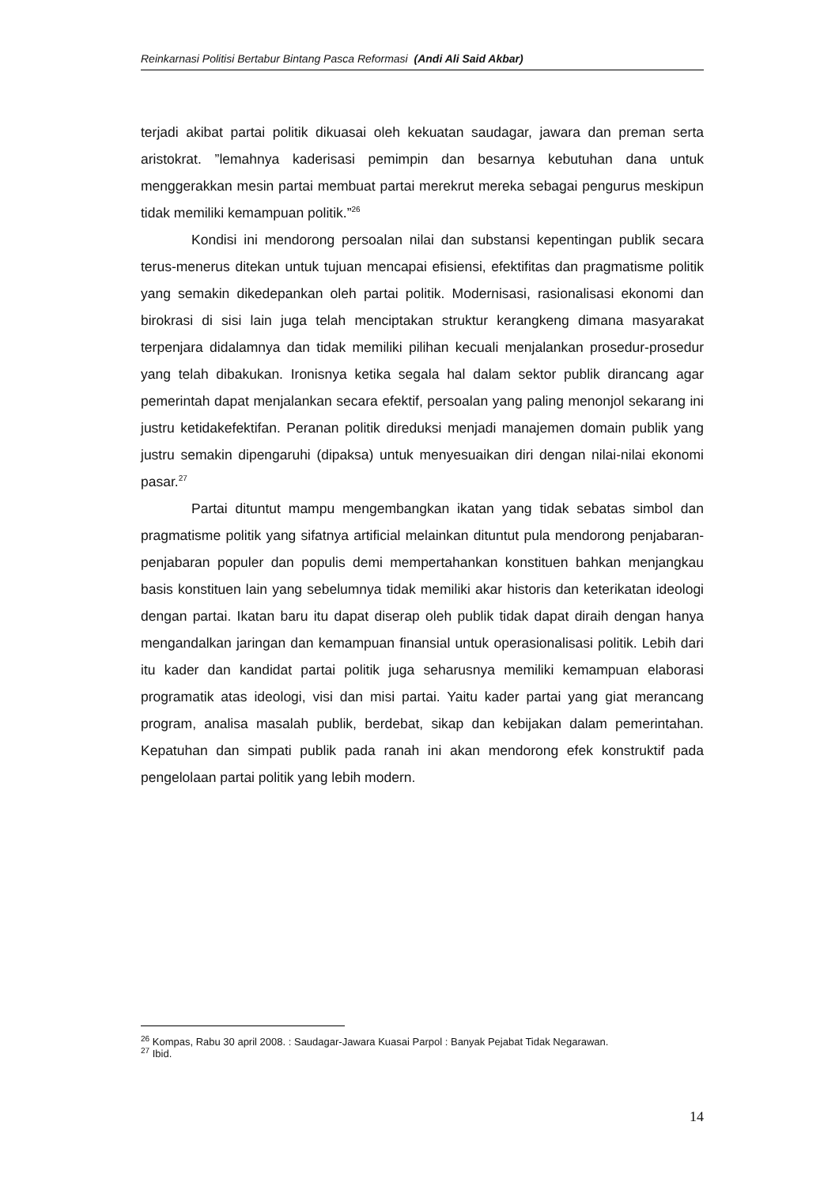Reinkarnasi Politisi Bertabur Bintang Pasca Reformasi (Andi Ali Said Akbar)
terjadi akibat partai politik dikuasai oleh kekuatan saudagar, jawara dan preman serta aristokrat. ”lemahnya kaderisasi pemimpin dan besarnya kebutuhan dana untuk menggerakkan mesin partai membuat partai merekrut mereka sebagai pengurus meskipun tidak memiliki kemampuan politik.”<sup>26</sup>
Kondisi ini mendorong persoalan nilai dan substansi kepentingan publik secara terus-menerus ditekan untuk tujuan mencapai efisiensi, efektifitas dan pragmatisme politik yang semakin dikedepankan oleh partai politik. Modernisasi, rasionalisasi ekonomi dan birokrasi di sisi lain juga telah menciptakan struktur kerangkeng dimana masyarakat terpenjara didalamnya dan tidak memiliki pilihan kecuali menjalankan prosedur-prosedur yang telah dibakukan. Ironisnya ketika segala hal dalam sektor publik dirancang agar pemerintah dapat menjalankan secara efektif, persoalan yang paling menonjol sekarang ini justru ketidakefektifan. Peranan politik direduksi menjadi manajemen domain publik yang justru semakin dipengaruhi (dipaksa) untuk menyesuaikan diri dengan nilai-nilai ekonomi pasar.<sup>27</sup>
Partai dituntut mampu mengembangkan ikatan yang tidak sebatas simbol dan pragmatisme politik yang sifatnya artificial melainkan dituntut pula mendorong penjabaran-penjabaran populer dan populis demi mempertahankan konstituen bahkan menjangkau basis konstituen lain yang sebelumnya tidak memiliki akar historis dan keterikatan ideologi dengan partai. Ikatan baru itu dapat diserap oleh publik tidak dapat diraih dengan hanya mengandalkan jaringan dan kemampuan finansial untuk operasionalisasi politik. Lebih dari itu kader dan kandidat partai politik juga seharusnya memiliki kemampuan elaborasi programatik atas ideologi, visi dan misi partai. Yaitu kader partai yang giat merancang program, analisa masalah publik, berdebat, sikap dan kebijakan dalam pemerintahan. Kepatuhan dan simpati publik pada ranah ini akan mendorong efek konstruktif pada pengelolaan partai politik yang lebih modern.
<sup>26</sup> Kompas, Rabu 30 april 2008. : Saudagar-Jawara Kuasai Parpol : Banyak Pejabat Tidak Negarawan.
<sup>27</sup> Ibid.
14